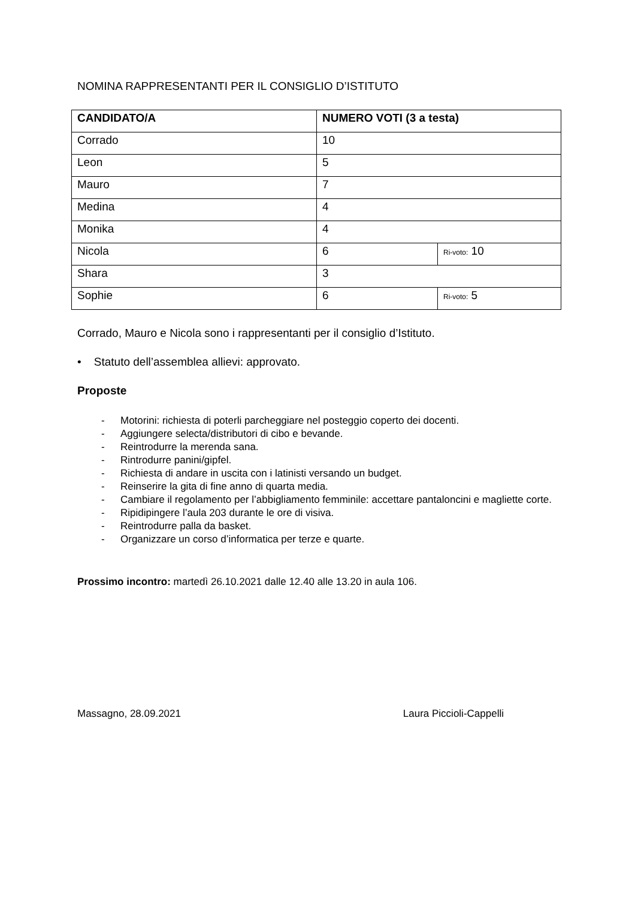NOMINA RAPPRESENTANTI PER IL CONSIGLIO D’ISTITUTO
| CANDIDATO/A | NUMERO VOTI (3 a testa) | |
| --- | --- | --- |
| Corrado | 10 | |
| Leon | 5 | |
| Mauro | 7 | |
| Medina | 4 | |
| Monika | 4 | |
| Nicola | 6 | Ri-voto: 10 |
| Shara | 3 | |
| Sophie | 6 | Ri-voto: 5 |
Corrado, Mauro e Nicola sono i rappresentanti per il consiglio d’Istituto.
• Statuto dell’assemblea allievi: approvato.
Proposte
- Motorini: richiesta di poterli parcheggiare nel posteggio coperto dei docenti.
- Aggiungere selecta/distributori di cibo e bevande.
- Reintrodurre la merenda sana.
- Rintrodurre panini/gipfel.
- Richiesta di andare in uscita con i latinisti versando un budget.
- Reinserire la gita di fine anno di quarta media.
- Cambiare il regolamento per l’abbigliamento femminile: accettare pantaloncini e magliette corte.
- Ripidipingere l’aula 203 durante le ore di visiva.
- Reintrodurre palla da basket.
- Organizzare un corso d’informatica per terze e quarte.
Prossimo incontro: martedì 26.10.2021 dalle 12.40 alle 13.20 in aula 106.
Massagno, 28.09.2021 Laura Piccioli-Cappelli